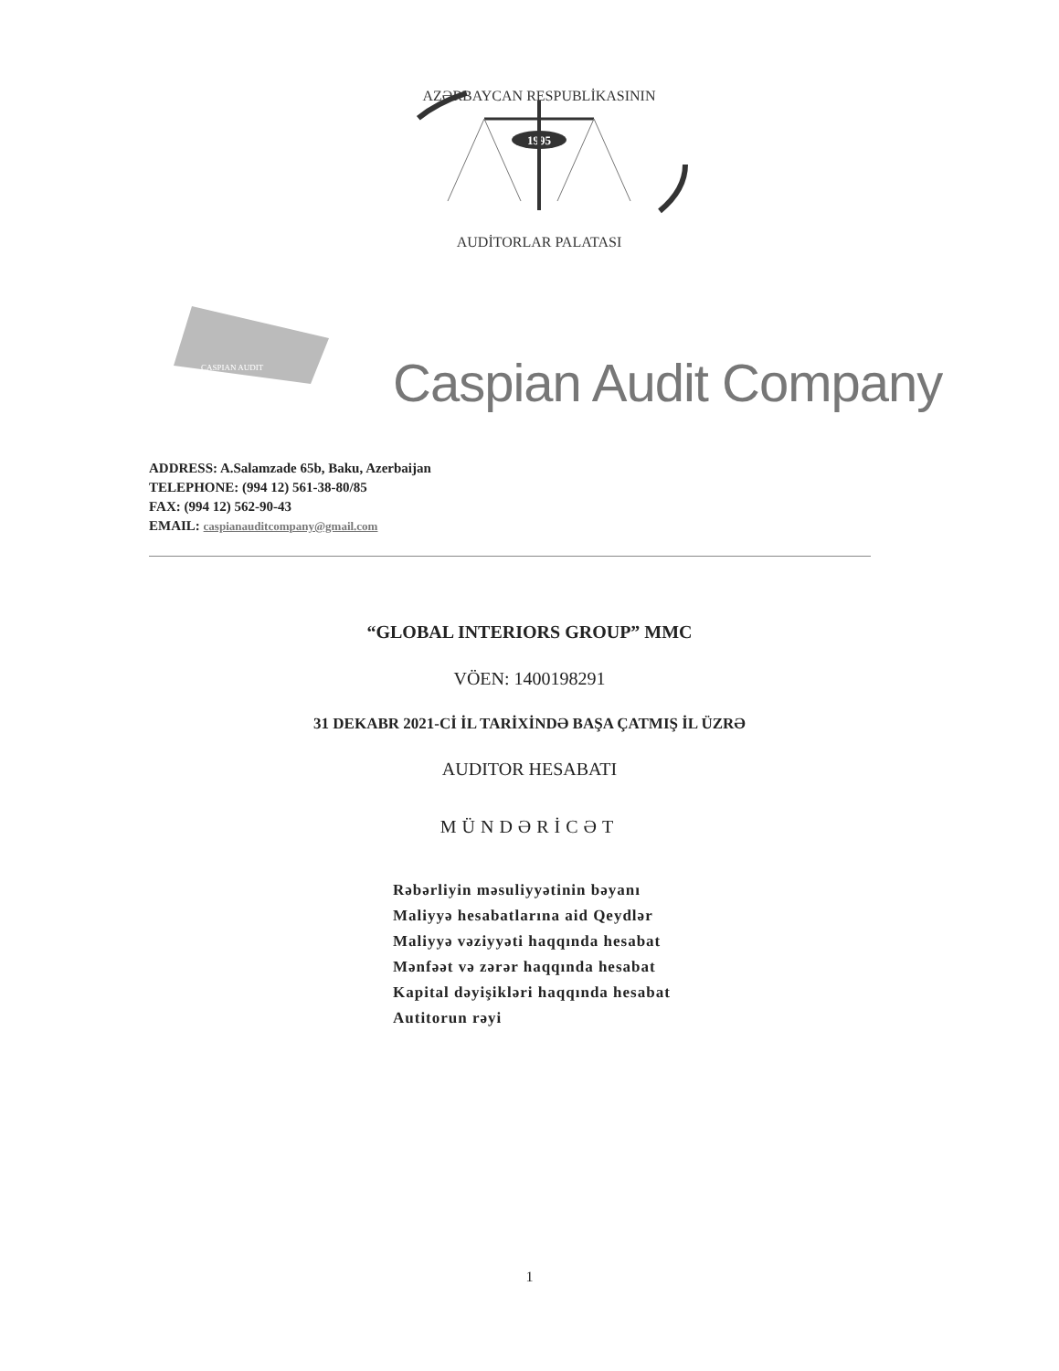AZƏRBAYCAN RESPUBLİKASININ
1995
AUDİTORLAR PALATASI
CASPIAN AUDIT
Caspian Audit Company
ADDRESS: A.Salamzade 65b, Baku, Azerbaijan
TELEPHONE: (994 12) 561-38-80/85
FAX: (994 12) 562-90-43
EMAIL: caspianauditcompany@gmail.com
“GLOBAL INTERIORS GROUP” MMC
VÖEN: 1400198291
31 DEKABR 2021-Cİ İL TARİXİNDƏ BAŞA ÇATMIŞ İL ÜZRƏ
AUDITOR HESABATI
MÜNDƏRİCƏT
Rəbərliyin məsuliyyətinin bəyanı
Maliyyə hesabatlarına aid Qeydlər
Maliyyə vəziyyəti haqqında hesabat
Mənfəət və zərər haqqında hesabat
Kapital dəyişikləri haqqında hesabat
Autitorun rəyi
1